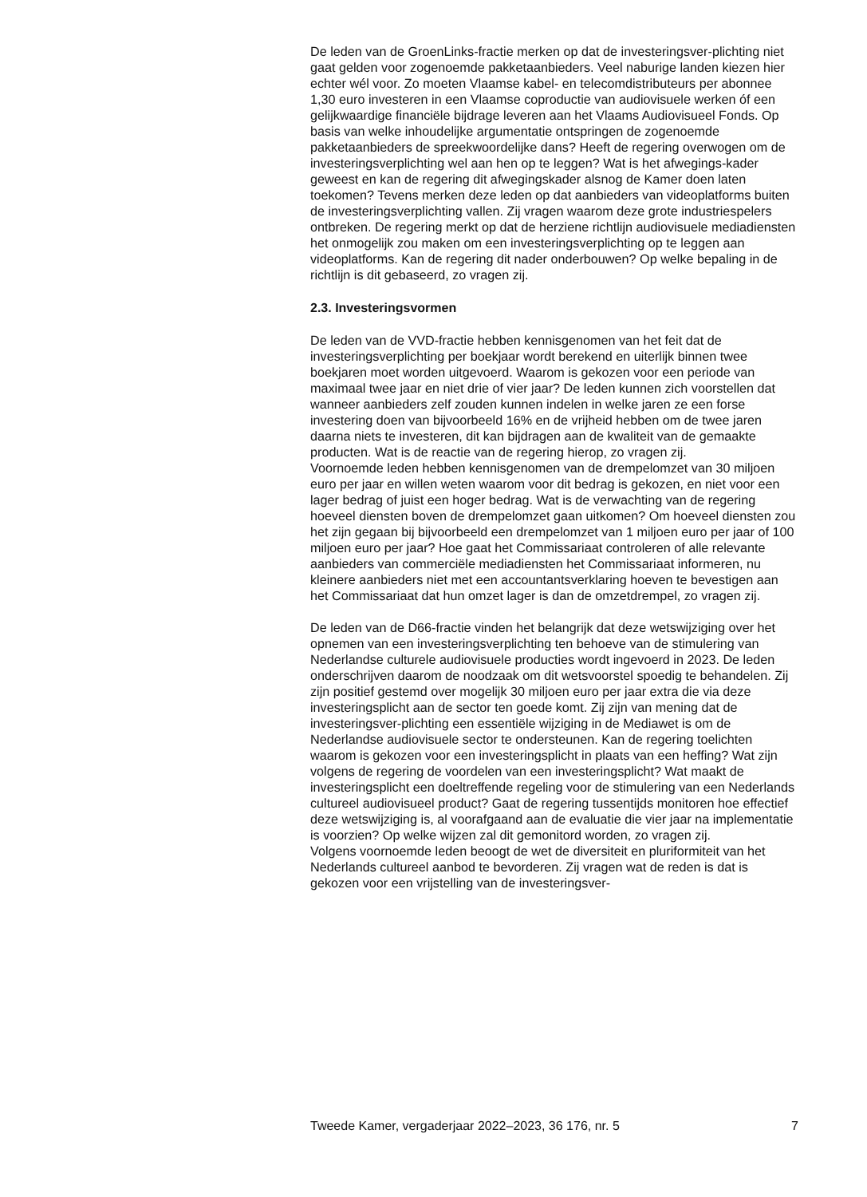De leden van de GroenLinks-fractie merken op dat de investeringsver-plichting niet gaat gelden voor zogenoemde pakketaanbieders. Veel naburige landen kiezen hier echter wél voor. Zo moeten Vlaamse kabel- en telecomdistributeurs per abonnee 1,30 euro investeren in een Vlaamse coproductie van audiovisuele werken óf een gelijkwaardige financiële bijdrage leveren aan het Vlaams Audiovisueel Fonds. Op basis van welke inhoudelijke argumentatie ontspringen de zogenoemde pakketaanbieders de spreekwoordelijke dans? Heeft de regering overwogen om de investeringsverplichting wel aan hen op te leggen? Wat is het afwegings-kader geweest en kan de regering dit afwegingskader alsnog de Kamer doen laten toekomen? Tevens merken deze leden op dat aanbieders van videoplatforms buiten de investeringsverplichting vallen. Zij vragen waarom deze grote industriespelers ontbreken. De regering merkt op dat de herziene richtlijn audiovisuele mediadiensten het onmogelijk zou maken om een investeringsverplichting op te leggen aan videoplatforms. Kan de regering dit nader onderbouwen? Op welke bepaling in de richtlijn is dit gebaseerd, zo vragen zij.
2.3. Investeringsvormen
De leden van de VVD-fractie hebben kennisgenomen van het feit dat de investeringsverplichting per boekjaar wordt berekend en uiterlijk binnen twee boekjaren moet worden uitgevoerd. Waarom is gekozen voor een periode van maximaal twee jaar en niet drie of vier jaar? De leden kunnen zich voorstellen dat wanneer aanbieders zelf zouden kunnen indelen in welke jaren ze een forse investering doen van bijvoorbeeld 16% en de vrijheid hebben om de twee jaren daarna niets te investeren, dit kan bijdragen aan de kwaliteit van de gemaakte producten. Wat is de reactie van de regering hierop, zo vragen zij.
Voornoemde leden hebben kennisgenomen van de drempelomzet van 30 miljoen euro per jaar en willen weten waarom voor dit bedrag is gekozen, en niet voor een lager bedrag of juist een hoger bedrag. Wat is de verwachting van de regering hoeveel diensten boven de drempelomzet gaan uitkomen? Om hoeveel diensten zou het zijn gegaan bij bijvoorbeeld een drempelomzet van 1 miljoen euro per jaar of 100 miljoen euro per jaar? Hoe gaat het Commissariaat controleren of alle relevante aanbieders van commerciële mediadiensten het Commissariaat informeren, nu kleinere aanbieders niet met een accountantsverklaring hoeven te bevestigen aan het Commissariaat dat hun omzet lager is dan de omzetdrempel, zo vragen zij.
De leden van de D66-fractie vinden het belangrijk dat deze wetswijziging over het opnemen van een investeringsverplichting ten behoeve van de stimulering van Nederlandse culturele audiovisuele producties wordt ingevoerd in 2023. De leden onderschrijven daarom de noodzaak om dit wetsvoorstel spoedig te behandelen. Zij zijn positief gestemd over mogelijk 30 miljoen euro per jaar extra die via deze investeringsplicht aan de sector ten goede komt. Zij zijn van mening dat de investeringsver-plichting een essentiële wijziging in de Mediawet is om de Nederlandse audiovisuele sector te ondersteunen. Kan de regering toelichten waarom is gekozen voor een investeringsplicht in plaats van een heffing? Wat zijn volgens de regering de voordelen van een investeringsplicht? Wat maakt de investeringsplicht een doeltreffende regeling voor de stimulering van een Nederlands cultureel audiovisueel product? Gaat de regering tussentijds monitoren hoe effectief deze wetswijziging is, al voorafgaand aan de evaluatie die vier jaar na implementatie is voorzien? Op welke wijzen zal dit gemonitord worden, zo vragen zij.
Volgens voornoemde leden beoogt de wet de diversiteit en pluriformiteit van het Nederlands cultureel aanbod te bevorderen. Zij vragen wat de reden is dat is gekozen voor een vrijstelling van de investeringsver-
Tweede Kamer, vergaderjaar 2022–2023, 36 176, nr. 5 7